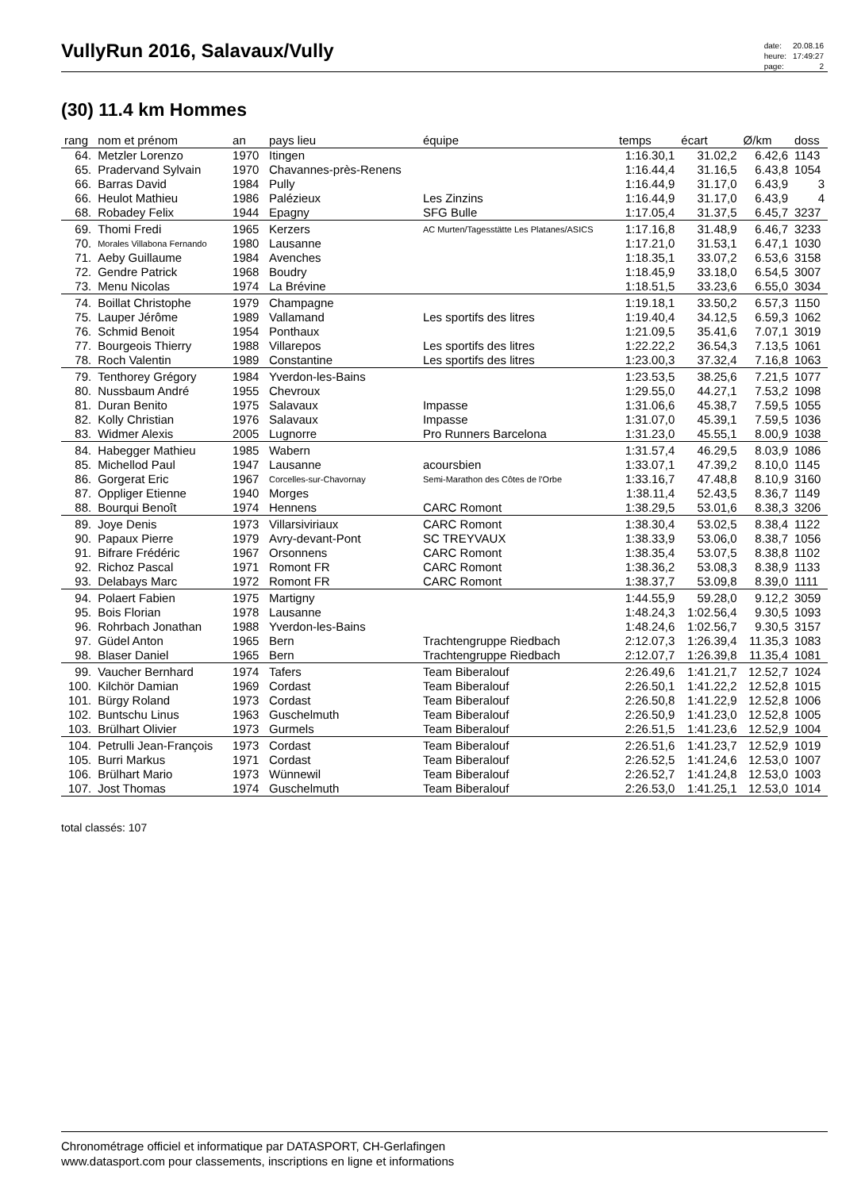VullyRun 2016, Salavaux/Vully
| date: | 20.08.16 |
| heure: | 17:49:27 |
| page: | 2 |
(30) 11.4 km Hommes
| rang | nom et prénom | an | pays lieu | équipe | temps | écart | Ø/km | doss |
| --- | --- | --- | --- | --- | --- | --- | --- | --- |
| 64. | Metzler Lorenzo | 1970 | Itingen | | 1:16.30,1 | 31.02,2 | 6.42,6 | 1143 |
| 65. | Pradervand Sylvain | 1970 | Chavannes-près-Renens | | 1:16.44,4 | 31.16,5 | 6.43,8 | 1054 |
| 66. | Barras David | 1984 | Pully | | 1:16.44,9 | 31.17,0 | 6.43,9 | 3 |
| 66. | Heulot Mathieu | 1986 | Palézieux | Les Zinzins | 1:16.44,9 | 31.17,0 | 6.43,9 | 4 |
| 68. | Robadey Felix | 1944 | Epagny | SFG Bulle | 1:17.05,4 | 31.37,5 | 6.45,7 | 3237 |
| 69. | Thomi Fredi | 1965 | Kerzers | AC Murten/Tagesstätte Les Platanes/ASICS | 1:17.16,8 | 31.48,9 | 6.46,7 | 3233 |
| 70. | Morales Villabona Fernando | 1980 | Lausanne | | 1:17.21,0 | 31.53,1 | 6.47,1 | 1030 |
| 71. | Aeby Guillaume | 1984 | Avenches | | 1:18.35,1 | 33.07,2 | 6.53,6 | 3158 |
| 72. | Gendre Patrick | 1968 | Boudry | | 1:18.45,9 | 33.18,0 | 6.54,5 | 3007 |
| 73. | Menu Nicolas | 1974 | La Brévine | | 1:18.51,5 | 33.23,6 | 6.55,0 | 3034 |
| 74. | Boillat Christophe | 1979 | Champagne | | 1:19.18,1 | 33.50,2 | 6.57,3 | 1150 |
| 75. | Lauper Jérôme | 1989 | Vallamand | Les sportifs des litres | 1:19.40,4 | 34.12,5 | 6.59,3 | 1062 |
| 76. | Schmid Benoit | 1954 | Ponthaux | | 1:21.09,5 | 35.41,6 | 7.07,1 | 3019 |
| 77. | Bourgeois Thierry | 1988 | Villarepos | Les sportifs des litres | 1:22.22,2 | 36.54,3 | 7.13,5 | 1061 |
| 78. | Roch Valentin | 1989 | Constantine | Les sportifs des litres | 1:23.00,3 | 37.32,4 | 7.16,8 | 1063 |
| 79. | Tenthorey Grégory | 1984 | Yverdon-les-Bains | | 1:23.53,5 | 38.25,6 | 7.21,5 | 1077 |
| 80. | Nussbaum André | 1955 | Chevroux | | 1:29.55,0 | 44.27,1 | 7.53,2 | 1098 |
| 81. | Duran Benito | 1975 | Salavaux | Impasse | 1:31.06,6 | 45.38,7 | 7.59,5 | 1055 |
| 82. | Kolly Christian | 1976 | Salavaux | Impasse | 1:31.07,0 | 45.39,1 | 7.59,5 | 1036 |
| 83. | Widmer Alexis | 2005 | Lugnorre | Pro Runners Barcelona | 1:31.23,0 | 45.55,1 | 8.00,9 | 1038 |
| 84. | Habegger Mathieu | 1985 | Wabern | | 1:31.57,4 | 46.29,5 | 8.03,9 | 1086 |
| 85. | Michellod Paul | 1947 | Lausanne | acoursbien | 1:33.07,1 | 47.39,2 | 8.10,0 | 1145 |
| 86. | Gorgerat Eric | 1967 | Corcelles-sur-Chavornay | Semi-Marathon des Côtes de l'Orbe | 1:33.16,7 | 47.48,8 | 8.10,9 | 3160 |
| 87. | Oppliger Etienne | 1940 | Morges | | 1:38.11,4 | 52.43,5 | 8.36,7 | 1149 |
| 88. | Bourqui Benoît | 1974 | Hennens | CARC Romont | 1:38.29,5 | 53.01,6 | 8.38,3 | 3206 |
| 89. | Joye Denis | 1973 | Villarsiviriaux | CARC Romont | 1:38.30,4 | 53.02,5 | 8.38,4 | 1122 |
| 90. | Papaux Pierre | 1979 | Avry-devant-Pont | SC TREYVAUX | 1:38.33,9 | 53.06,0 | 8.38,7 | 1056 |
| 91. | Bifrare Frédéric | 1967 | Orsonnens | CARC Romont | 1:38.35,4 | 53.07,5 | 8.38,8 | 1102 |
| 92. | Richoz Pascal | 1971 | Romont FR | CARC Romont | 1:38.36,2 | 53.08,3 | 8.38,9 | 1133 |
| 93. | Delabays Marc | 1972 | Romont FR | CARC Romont | 1:38.37,7 | 53.09,8 | 8.39,0 | 1111 |
| 94. | Polaert Fabien | 1975 | Martigny | | 1:44.55,9 | 59.28,0 | 9.12,2 | 3059 |
| 95. | Bois Florian | 1978 | Lausanne | | 1:48.24,3 | 1:02.56,4 | 9.30,5 | 1093 |
| 96. | Rohrbach Jonathan | 1988 | Yverdon-les-Bains | | 1:48.24,6 | 1:02.56,7 | 9.30,5 | 3157 |
| 97. | Güdel Anton | 1965 | Bern | Trachtengruppe Riedbach | 2:12.07,3 | 1:26.39,4 | 11.35,3 | 1083 |
| 98. | Blaser Daniel | 1965 | Bern | Trachtengruppe Riedbach | 2:12.07,7 | 1:26.39,8 | 11.35,4 | 1081 |
| 99. | Vaucher Bernhard | 1974 | Tafers | Team Biberalouf | 2:26.49,6 | 1:41.21,7 | 12.52,7 | 1024 |
| 100. | Kilchör Damian | 1969 | Cordast | Team Biberalouf | 2:26.50,1 | 1:41.22,2 | 12.52,8 | 1015 |
| 101. | Bürgy Roland | 1973 | Cordast | Team Biberalouf | 2:26.50,8 | 1:41.22,9 | 12.52,8 | 1006 |
| 102. | Buntschu Linus | 1963 | Guschelmuth | Team Biberalouf | 2:26.50,9 | 1:41.23,0 | 12.52,8 | 1005 |
| 103. | Brülhart Olivier | 1973 | Gurmels | Team Biberalouf | 2:26.51,5 | 1:41.23,6 | 12.52,9 | 1004 |
| 104. | Petrulli Jean-François | 1973 | Cordast | Team Biberalouf | 2:26.51,6 | 1:41.23,7 | 12.52,9 | 1019 |
| 105. | Burri Markus | 1971 | Cordast | Team Biberalouf | 2:26.52,5 | 1:41.24,6 | 12.53,0 | 1007 |
| 106. | Brülhart Mario | 1973 | Wünnewil | Team Biberalouf | 2:26.52,7 | 1:41.24,8 | 12.53,0 | 1003 |
| 107. | Jost Thomas | 1974 | Guschelmuth | Team Biberalouf | 2:26.53,0 | 1:41.25,1 | 12.53,0 | 1014 |
total classés: 107
Chronométrage officiel et informatique par DATASPORT, CH-Gerlafingen
www.datasport.com pour classements, inscriptions en ligne et informations